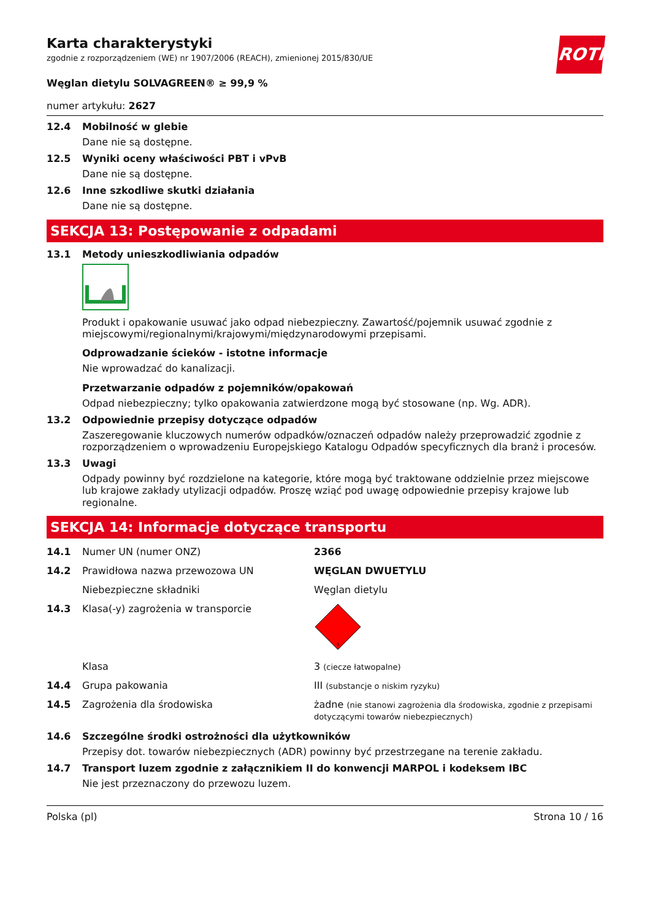ROTH
Karta charakterystyki
zgodnie z rozporządzeniem (WE) nr 1907/2006 (REACH), zmienionej 2015/830/UE
Węglan dietylu SOLVAGREEN® ≥ 99,9 %
numer artykułu: 2627
12.4 Mobilność w glebie
Dane nie są dostępne.
12.5 Wyniki oceny właściwości PBT i vPvB
Dane nie są dostępne.
12.6 Inne szkodliwe skutki działania
Dane nie są dostępne.
SEKCJA 13: Postępowanie z odpadami
13.1 Metody unieszkodliwiania odpadów
Produkt i opakowanie usuwać jako odpad niebezpieczny. Zawartość/pojemnik usuwać zgodnie z miejscowymi/regionalnymi/krajowymi/międzynarodowymi przepisami.
Odprowadzanie ścieków - istotne informacje
Nie wprowadzać do kanalizacji.
Przetwarzanie odpadów z pojemników/opakowań
Odpad niebezpieczny; tylko opakowania zatwierdzone mogą być stosowane (np. Wg. ADR).
13.2 Odpowiednie przepisy dotyczące odpadów
Zaszeregowanie kluczowych numerów odpadków/oznaczeń odpadów należy przeprowadzić zgodnie z rozporządzeniem o wprowadzeniu Europejskiego Katalogu Odpadów specyficznych dla branż i procesów.
13.3 Uwagi
Odpady powinny być rozdzielone na kategorie, które mogą być traktowane oddzielnie przez miejscowe lub krajowe zakłady utylizacji odpadów. Proszę wziąć pod uwagę odpowiednie przepisy krajowe lub regionalne.
SEKCJA 14: Informacje dotyczące transportu
14.1 Numer UN (numer ONZ) 2366
14.2 Prawidłowa nazwa przewozowa UN WĘGLAN DWUETYLU
Niebezpieczne składniki Węglan dietylu
14.3 Klasa(-y) zagrożenia w transporcie
3
Klasa 3 (ciecze łatwopalne)
14.4 Grupa pakowania III (substancje o niskim ryzyku)
14.5 Zagrożenia dla środowiska żadne (nie stanowi zagrożenia dla środowiska, zgodnie z przepisami dotyczącymi towarów niebezpiecznych)
14.6 Szczególne środki ostrożności dla użytkowników
Przepisy dot. towarów niebezpiecznych (ADR) powinny być przestrzegane na terenie zakładu.
14.7 Transport luzem zgodnie z załącznikiem II do konwencji MARPOL i kodeksem IBC
Nie jest przeznaczony do przewozu luzem.
Polska (pl) Strona 10 / 16